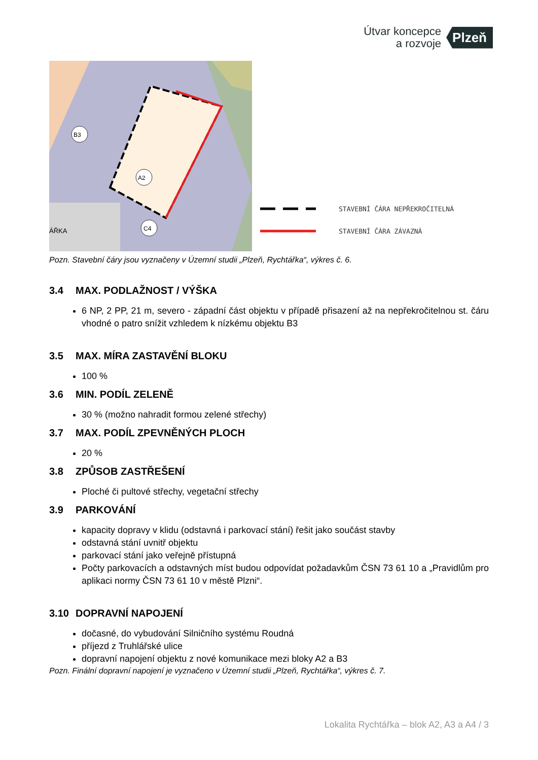Útvar koncepce
a rozvoje
Plzeň
B3
A2
C4
ÁŘKA
STAVEBNÍ ČÁRA NEPŘEKROČITELNÁ
STAVEBNÍ ČÁRA ZÁVAZNÁ
Pozn. Stavební čáry jsou vyznačeny v Územní studii „Plzeň, Rychtářka“, výkres č. 6.
3.4 MAX. PODLAŽNOST / VÝŠKA
6 NP, 2 PP, 21 m, severo - západní část objektu v případě přisazení až na nepřekročitelnou st. čáru vhodné o patro snížit vzhledem k nízkému objektu B3
3.5 MAX. MÍRA ZASTAVĚNÍ BLOKU
100 %
3.6 MIN. PODÍL ZELENĚ
30 % (možno nahradit formou zelené střechy)
3.7 MAX. PODÍL ZPEVNĚNÝCH PLOCH
20 %
3.8 ZPŮSOB ZASTŘEŠENÍ
Ploché či pultové střechy, vegetační střechy
3.9 PARKOVÁNÍ
kapacity dopravy v klidu (odstavná i parkovací stání) řešit jako součást stavby
odstavná stání uvnitř objektu
parkovací stání jako veřejně přístupná
Počty parkovacích a odstavných míst budou odpovídat požadavkům ČSN 73 61 10 a „Pravidlům pro aplikaci normy ČSN 73 61 10 v městě Plzni“.
3.10 DOPRAVNÍ NAPOJENÍ
dočasné, do vybudování Silničního systému Roudná
příjezd z Truhlářské ulice
dopravní napojení objektu z nové komunikace mezi bloky A2 a B3
Pozn. Finální dopravní napojení je vyznačeno v Územní studii „Plzeň, Rychtářka“, výkres č. 7.
Lokalita Rychtářka – blok A2, A3 a A4 / 3